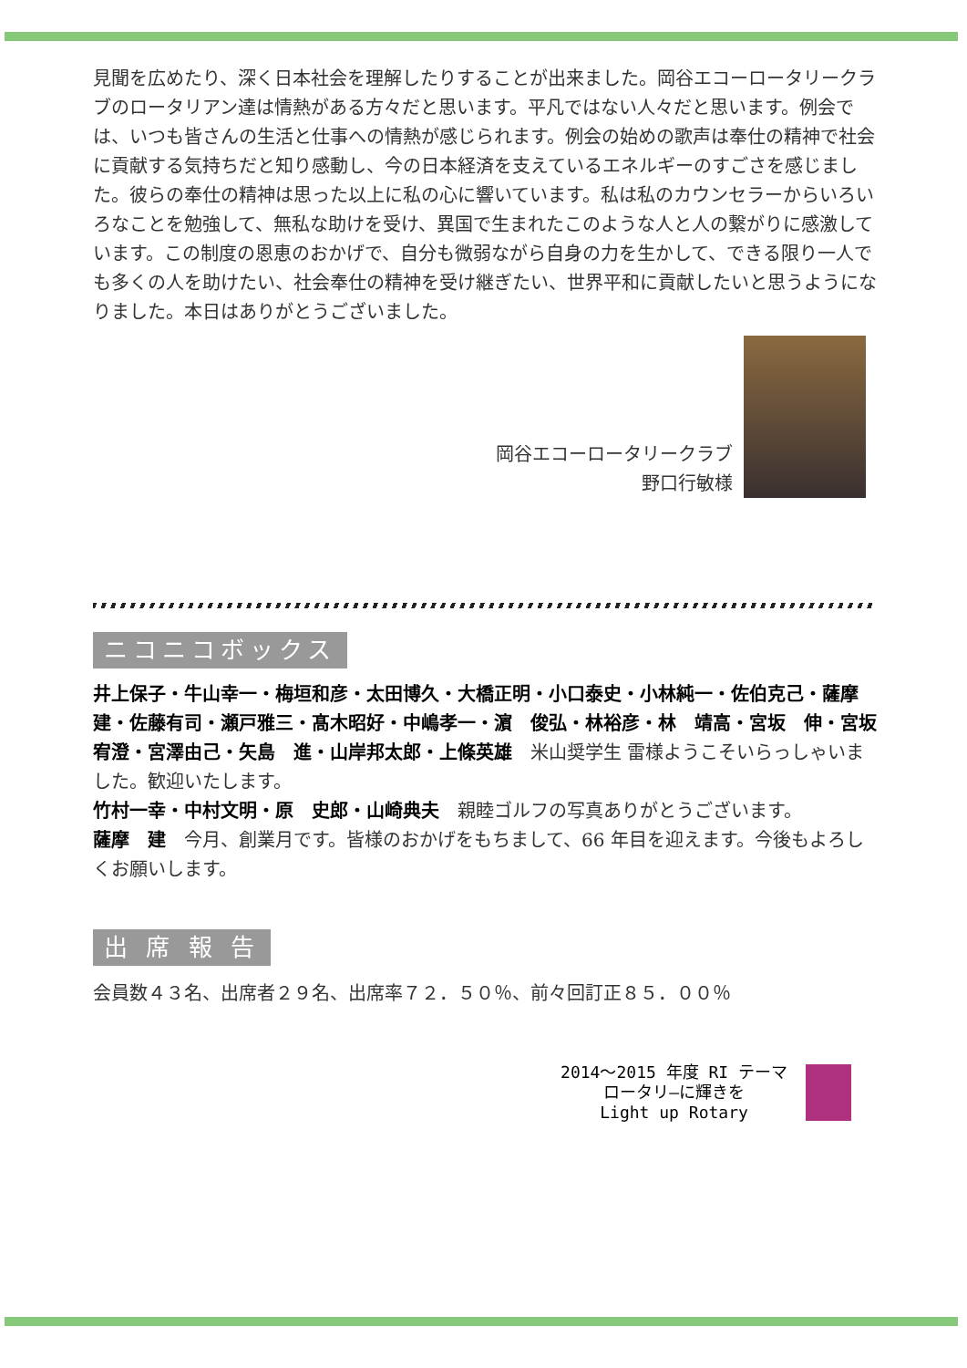見聞を広めたり、深く日本社会を理解したりすることが出来ました。岡谷エコーロータリークラブのロータリアン達は情熱がある方々だと思います。平凡ではない人々だと思います。例会では、いつも皆さんの生活と仕事への情熱が感じられます。例会の始めの歌声は奉仕の精神で社会に貢献する気持ちだと知り感動し、今の日本経済を支えているエネルギーのすごさを感じました。彼らの奉仕の精神は思った以上に私の心に響いています。私は私のカウンセラーからいろいろなことを勉強して、無私な助けを受け、異国で生まれたこのような人と人の繋がりに感激しています。この制度の恩恵のおかげで、自分も微弱ながら自身の力を生かして、できる限り一人でも多くの人を助けたい、社会奉仕の精神を受け継ぎたい、世界平和に貢献したいと思うようになりました。本日はありがとうございました。
岡谷エコーロータリークラブ
野口行敏様
ニコニコボックス
井上保子・牛山幸一・梅垣和彦・太田博久・大橋正明・小口泰史・小林純一・佐伯克己・薩摩　建・佐藤有司・瀬戸雅三・髙木昭好・中嶋孝一・濵　俊弘・林裕彦・林　靖高・宮坂　伸・宮坂宥澄・宮澤由己・矢島　進・山岸邦太郎・上條英雄　米山奨学生 雷様ようこそいらっしゃいました。歓迎いたします。
竹村一幸・中村文明・原　史郎・山崎典夫　親睦ゴルフの写真ありがとうございます。
薩摩　建　今月、創業月です。皆様のおかげをもちまして、66 年目を迎えます。今後もよろしくお願いします。
出 席 報 告
会員数４３名、出席者２９名、出席率７２．５０％、前々回訂正８５．００％
2014～2015 年度 RI テーマ
ロータリ―に輝きを
Light up Rotary